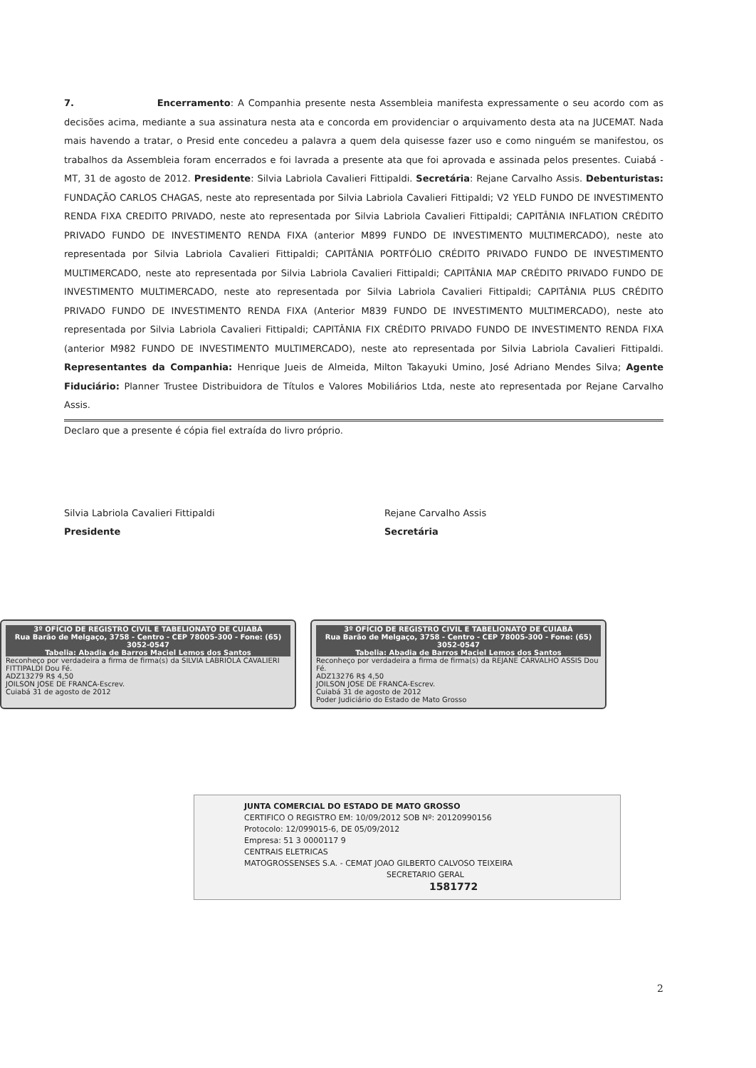7. Encerramento: A Companhia presente nesta Assembleia manifesta expressamente o seu acordo com as decisões acima, mediante a sua assinatura nesta ata e concorda em providenciar o arquivamento desta ata na JUCEMAT. Nada mais havendo a tratar, o Presid ente concedeu a palavra a quem dela quisesse fazer uso e como ninguém se manifestou, os trabalhos da Assembleia foram encerrados e foi lavrada a presente ata que foi aprovada e assinada pelos presentes. Cuiabá - MT, 31 de agosto de 2012. Presidente: Silvia Labriola Cavalieri Fittipaldi. Secretária: Rejane Carvalho Assis. Debenturistas: FUNDAÇÃO CARLOS CHAGAS, neste ato representada por Silvia Labriola Cavalieri Fittipaldi; V2 YELD FUNDO DE INVESTIMENTO RENDA FIXA CREDITO PRIVADO, neste ato representada por Silvia Labriola Cavalieri Fittipaldi; CAPITÂNIA INFLATION CRÉDITO PRIVADO FUNDO DE INVESTIMENTO RENDA FIXA (anterior M899 FUNDO DE INVESTIMENTO MULTIMERCADO), neste ato representada por Silvia Labriola Cavalieri Fittipaldi; CAPITÂNIA PORTFÓLIO CRÉDITO PRIVADO FUNDO DE INVESTIMENTO MULTIMERCADO, neste ato representada por Silvia Labriola Cavalieri Fittipaldi; CAPITÂNIA MAP CRÉDITO PRIVADO FUNDO DE INVESTIMENTO MULTIMERCADO, neste ato representada por Silvia Labriola Cavalieri Fittipaldi; CAPITÂNIA PLUS CRÉDITO PRIVADO FUNDO DE INVESTIMENTO RENDA FIXA (Anterior M839 FUNDO DE INVESTIMENTO MULTIMERCADO), neste ato representada por Silvia Labriola Cavalieri Fittipaldi; CAPITÂNIA FIX CRÉDITO PRIVADO FUNDO DE INVESTIMENTO RENDA FIXA (anterior M982 FUNDO DE INVESTIMENTO MULTIMERCADO), neste ato representada por Silvia Labriola Cavalieri Fittipaldi. Representantes da Companhia: Henrique Jueis de Almeida, Milton Takayuki Umino, José Adriano Mendes Silva; Agente Fiduciário: Planner Trustee Distribuidora de Títulos e Valores Mobiliários Ltda, neste ato representada por Rejane Carvalho Assis.
Declaro que a presente é cópia fiel extraída do livro próprio.
Silvia Labriola Cavalieri Fittipaldi
Presidente
Rejane Carvalho Assis
Secretária
3º OFÍCIO DE REGISTRO CIVIL E TABELIONATO DE CUIABÁ
Rua Barão de Melgaço, 3758 - Centro - CEP 78005-300 - Fone: (65) 3052-0547
Tabelia: Abadia de Barros Maciel Lemos dos Santos
Reconheço por verdadeira a firma de firma(s) da SILVIA LABRIOLA CAVALIERI FITTIPALDI Dou Fé.
ADZ13279 R$ 4,50
JOILSON JOSE DE FRANCA-Escrev.
Cuiabá 31 de agosto de 2012
3º OFÍCIO DE REGISTRO CIVIL E TABELIONATO DE CUIABÁ
Rua Barão de Melgaço, 3758 - Centro - CEP 78005-300 - Fone: (65) 3052-0547
Tabelia: Abadia de Barros Maciel Lemos dos Santos
Reconheço por verdadeira a firma de firma(s) da REJANE CARVALHO ASSIS Dou Fé.
ADZ13276 R$ 4,50
JOILSON JOSE DE FRANCA-Escrev.
Cuiabá 31 de agosto de 2012
Poder Judiciário do Estado de Mato Grosso
JUNTA COMERCIAL DO ESTADO DE MATO GROSSO
CERTIFICO O REGISTRO EM: 10/09/2012 SOB Nº: 20120990156
Protocolo: 12/099015-6, DE 05/09/2012
Empresa: 51 3 0000117 9
CENTRAIS ELETRICAS
MATOGROSSENSES S.A. - CEMAT JOAO GILBERTO CALVOSO TEIXEIRA
SECRETARIO GERAL
1581772
2